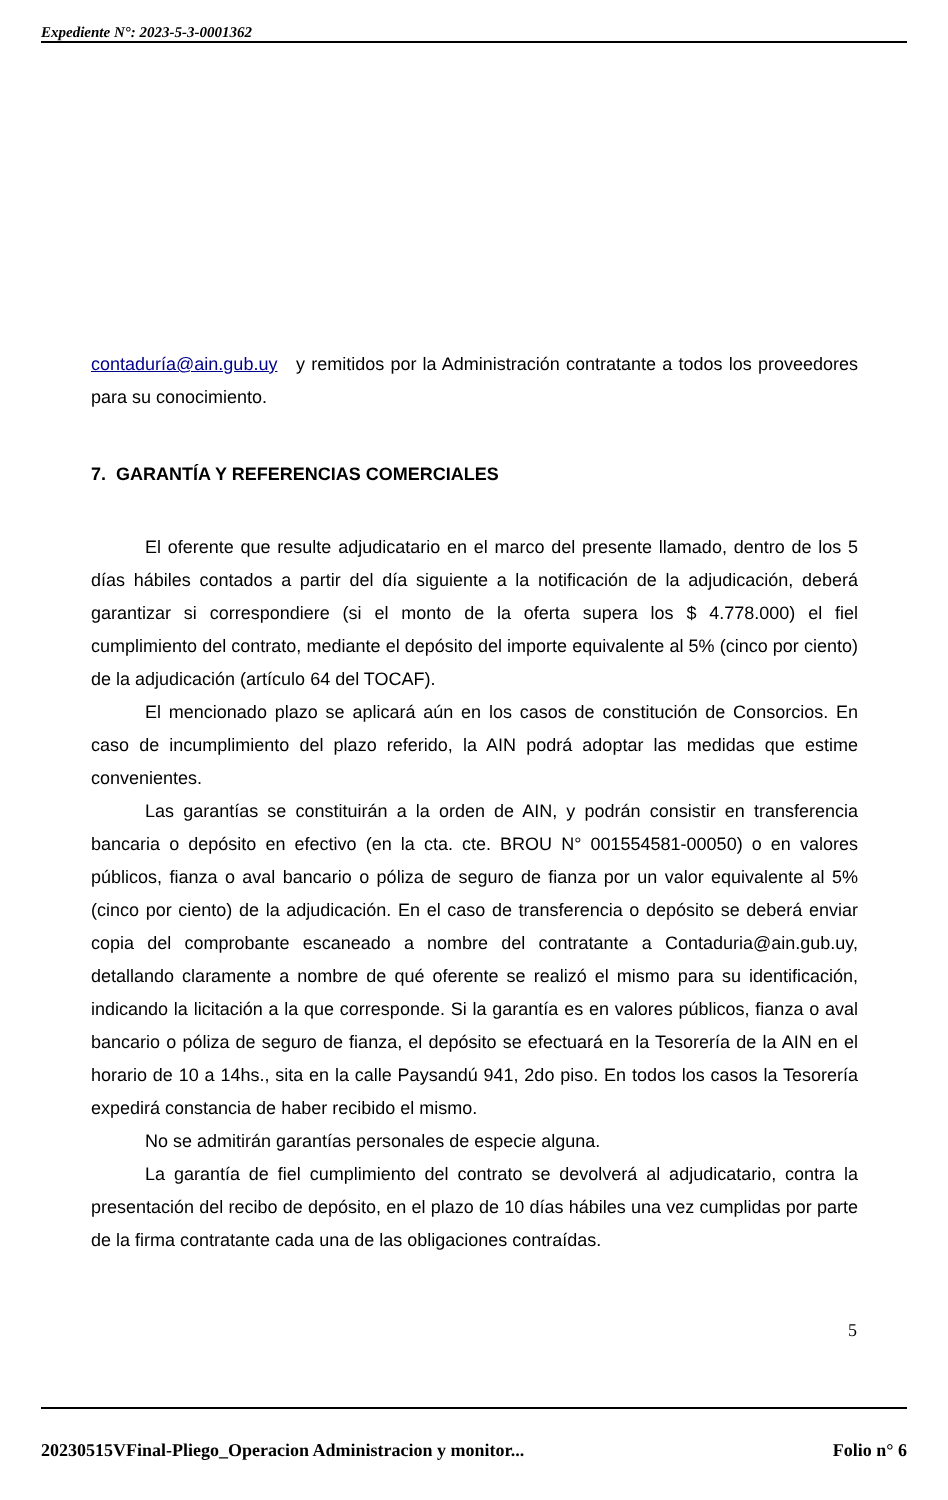Expediente N°: 2023-5-3-0001362
contaduría@ain.gub.uy y remitidos por la Administración contratante a todos los proveedores para su conocimiento.
7. GARANTÍA Y REFERENCIAS COMERCIALES
El oferente que resulte adjudicatario en el marco del presente llamado, dentro de los 5 días hábiles contados a partir del día siguiente a la notificación de la adjudicación, deberá garantizar si correspondiere (si el monto de la oferta supera los $ 4.778.000) el fiel cumplimiento del contrato, mediante el depósito del importe equivalente al 5% (cinco por ciento) de la adjudicación (artículo 64 del TOCAF).
El mencionado plazo se aplicará aún en los casos de constitución de Consorcios. En caso de incumplimiento del plazo referido, la AIN podrá adoptar las medidas que estime convenientes.
Las garantías se constituirán a la orden de AIN, y podrán consistir en transferencia bancaria o depósito en efectivo (en la cta. cte. BROU N° 001554581-00050) o en valores públicos, fianza o aval bancario o póliza de seguro de fianza por un valor equivalente al 5% (cinco por ciento) de la adjudicación. En el caso de transferencia o depósito se deberá enviar copia del comprobante escaneado a nombre del contratante a Contaduria@ain.gub.uy, detallando claramente a nombre de qué oferente se realizó el mismo para su identificación, indicando la licitación a la que corresponde. Si la garantía es en valores públicos, fianza o aval bancario o póliza de seguro de fianza, el depósito se efectuará en la Tesorería de la AIN en el horario de 10 a 14hs., sita en la calle Paysandú 941, 2do piso. En todos los casos la Tesorería expedirá constancia de haber recibido el mismo.
No se admitirán garantías personales de especie alguna.
La garantía de fiel cumplimiento del contrato se devolverá al adjudicatario, contra la presentación del recibo de depósito, en el plazo de 10 días hábiles una vez cumplidas por parte de la firma contratante cada una de las obligaciones contraídas.
5
20230515VFinal-Pliego_Operacion Administracion y monitor... Folio n° 6